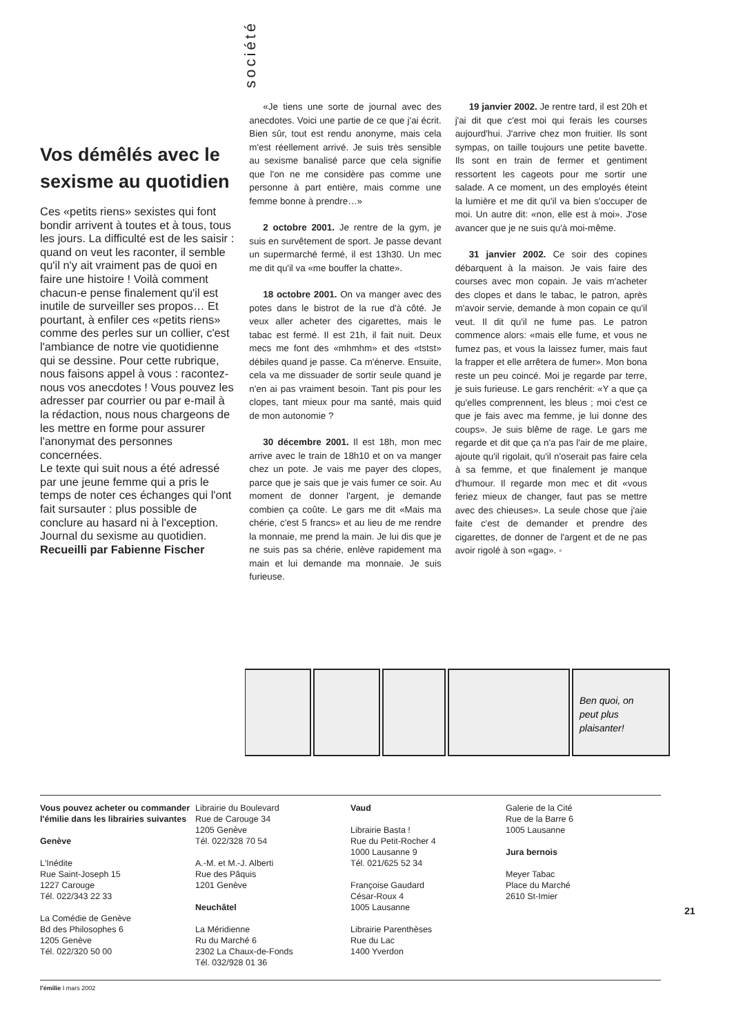société
Vos démêlés avec le sexisme au quotidien
Ces «petits riens» sexistes qui font bondir arrivent à toutes et à tous, tous les jours. La difficulté est de les saisir : quand on veut les raconter, il semble qu'il n'y ait vraiment pas de quoi en faire une histoire ! Voilà comment chacun-e pense finalement qu'il est inutile de surveiller ses propos… Et pourtant, à enfiler ces «petits riens» comme des perles sur un collier, c'est l'ambiance de notre vie quotidienne qui se dessine. Pour cette rubrique, nous faisons appel à vous : racontez-nous vos anecdotes ! Vous pouvez les adresser par courrier ou par e-mail à la rédaction, nous nous chargeons de les mettre en forme pour assurer l'anonymat des personnes concernées.
Le texte qui suit nous a été adressé par une jeune femme qui a pris le temps de noter ces échanges qui l'ont fait sursauter : plus possible de conclure au hasard ni à l'exception. Journal du sexisme au quotidien.
Recueilli par Fabienne Fischer
«Je tiens une sorte de journal avec des anecdotes. Voici une partie de ce que j'ai écrit. Bien sûr, tout est rendu anonyme, mais cela m'est réellement arrivé. Je suis très sensible au sexisme banalisé parce que cela signifie que l'on ne me considère pas comme une personne à part entière, mais comme une femme bonne à prendre…»
2 octobre 2001. Je rentre de la gym, je suis en survêtement de sport. Je passe devant un supermarché fermé, il est 13h30. Un mec me dit qu'il va «me bouffer la chatte».
18 octobre 2001. On va manger avec des potes dans le bistrot de la rue d'à côté. Je veux aller acheter des cigarettes, mais le tabac est fermé. Il est 21h, il fait nuit. Deux mecs me font des «mhmhm» et des «tstst» débiles quand je passe. Ca m'énerve. Ensuite, cela va me dissuader de sortir seule quand je n'en ai pas vraiment besoin. Tant pis pour les clopes, tant mieux pour ma santé, mais quid de mon autonomie ?
30 décembre 2001. Il est 18h, mon mec arrive avec le train de 18h10 et on va manger chez un pote. Je vais me payer des clopes, parce que je sais que je vais fumer ce soir. Au moment de donner l'argent, je demande combien ça coûte. Le gars me dit «Mais ma chérie, c'est 5 francs» et au lieu de me rendre la monnaie, me prend la main. Je lui dis que je ne suis pas sa chérie, enlève rapidement ma main et lui demande ma monnaie. Je suis furieuse.
19 janvier 2002. Je rentre tard, il est 20h et j'ai dit que c'est moi qui ferais les courses aujourd'hui. J'arrive chez mon fruitier. Ils sont sympas, on taille toujours une petite bavette. Ils sont en train de fermer et gentiment ressortent les cageots pour me sortir une salade. A ce moment, un des employés éteint la lumière et me dit qu'il va bien s'occuper de moi. Un autre dit: «non, elle est à moi». J'ose avancer que je ne suis qu'à moi-même.
31 janvier 2002. Ce soir des copines débarquent à la maison. Je vais faire des courses avec mon copain. Je vais m'acheter des clopes et dans le tabac, le patron, après m'avoir servie, demande à mon copain ce qu'il veut. Il dit qu'il ne fume pas. Le patron commence alors: «mais elle fume, et vous ne fumez pas, et vous la laissez fumer, mais faut la frapper et elle arrêtera de fumer». Mon bona reste un peu coincé. Moi je regarde par terre, je suis furieuse. Le gars renchérit: «Y a que ça qu'elles comprennent, les bleus ; moi c'est ce que je fais avec ma femme, je lui donne des coups». Je suis blême de rage. Le gars me regarde et dit que ça n'a pas l'air de me plaire, ajoute qu'il rigolait, qu'il n'oserait pas faire cela à sa femme, et que finalement je manque d'humour. Il regarde mon mec et dit «vous feriez mieux de changer, faut pas se mettre avec des chieuses». La seule chose que j'aie faite c'est de demander et prendre des cigarettes, de donner de l'argent et de ne pas avoir rigolé à son «gag». ◦
Ben quoi, on
peut plus
plaisanter!
Vous pouvez acheter ou commander l'émilie dans les librairies suivantes
Genève
L'Inédite
Rue Saint-Joseph 15
1227 Carouge
Tél. 022/343 22 33
La Comédie de Genève
Bd des Philosophes 6
1205 Genève
Tél. 022/320 50 00
Librairie du Boulevard
Rue de Carouge 34
1205 Genève
Tél. 022/328 70 54
A.-M. et M.-J. Alberti
Rue des Pâquis
1201 Genève
Neuchâtel
La Méridienne
Ru du Marché 6
2302 La Chaux-de-Fonds
Tél. 032/928 01 36
Vaud
Librairie Basta !
Rue du Petit-Rocher 4
1000 Lausanne 9
Tél. 021/625 52 34
Françoise Gaudard
César-Roux 4
1005 Lausanne
Librairie Parenthèses
Rue du Lac
1400 Yverdon
Galerie de la Cité
Rue de la Barre 6
1005 Lausanne
Jura bernois
Meyer Tabac
Place du Marché
2610 St-Imier
21
l'émilie I mars 2002